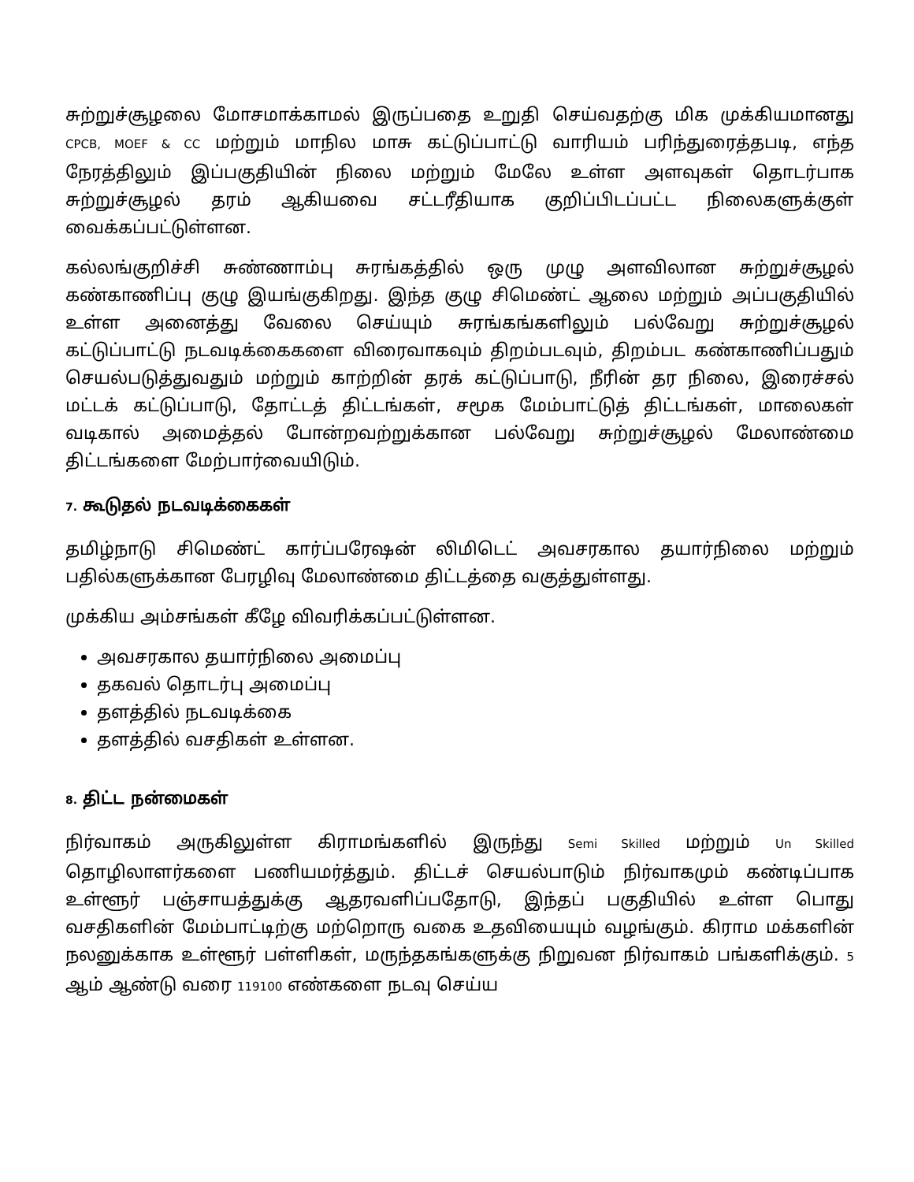சுற்றுச்சூழலை மோசமாக்காமல் இருப்பதை உறுதி செய்வதற்கு மிக முக்கியமானது CPCB, MOEF & CC மற்றும் மாநில மாசு கட்டுப்பாட்டு வாரியம் பரிந்துரைத்தபடி, எந்த நேரத்திலும் இப்பகுதியின் நிலை மற்றும் மேலே உள்ள அளவுகள் தொடர்பாக சுற்றுச்சூழல் தரம் ஆகியவை சட்டரீதியாக குறிப்பிடப்பட்ட நிலைகளுக்குள் வைக்கப்பட்டுள்ளன.
கல்லங்குறிச்சி சுண்ணாம்பு சுரங்கத்தில் ஒரு முழு அளவிலான சுற்றுச்சூழல் கண்காணிப்பு குழு இயங்குகிறது. இந்த குழு சிமெண்ட் ஆலை மற்றும் அப்பகுதியில் உள்ள அனைத்து வேலை செய்யும் சுரங்கங்களிலும் பல்வேறு சுற்றுச்சூழல் கட்டுப்பாட்டு நடவடிக்கைகளை விரைவாகவும் திறம்படவும், திறம்பட கண்காணிப்பதும் செயல்படுத்துவதும் மற்றும் காற்றின் தரக் கட்டுப்பாடு, நீரின் தர நிலை, இரைச்சல் மட்டக் கட்டுப்பாடு, தோட்டத் திட்டங்கள், சமூக மேம்பாட்டுத் திட்டங்கள், மாலைகள் வடிகால் அமைத்தல் போன்றவற்றுக்கான பல்வேறு சுற்றுச்சூழல் மேலாண்மை திட்டங்களை மேற்பார்வையிடும்.
7. கூடுதல் நடவடிக்கைகள்
தமிழ்நாடு சிமெண்ட் கார்ப்பரேஷன் லிமிடெட் அவசரகால தயார்நிலை மற்றும் பதில்களுக்கான பேரழிவு மேலாண்மை திட்டத்தை வகுத்துள்ளது.
முக்கிய அம்சங்கள் கீழே விவரிக்கப்பட்டுள்ளன.
அவசரகால தயார்நிலை அமைப்பு
தகவல் தொடர்பு அமைப்பு
தளத்தில் நடவடிக்கை
தளத்தில் வசதிகள் உள்ளன.
8. திட்ட நன்மைகள்
நிர்வாகம் அருகிலுள்ள கிராமங்களில் இருந்து Semi Skilled மற்றும் Un Skilled தொழிலாளர்களை பணியமர்த்தும். திட்டச் செயல்பாடும் நிர்வாகமும் கண்டிப்பாக உள்ளூர் பஞ்சாயத்துக்கு ஆதரவளிப்பதோடு, இந்தப் பகுதியில் உள்ள பொது வசதிகளின் மேம்பாட்டிற்கு மற்றொரு வகை உதவியையும் வழங்கும். கிராம மக்களின் நலனுக்காக உள்ளூர் பள்ளிகள், மருந்தகங்களுக்கு நிறுவன நிர்வாகம் பங்களிக்கும். 5 ஆம் ஆண்டு வரை 119100 எண்களை நடவு செய்ய